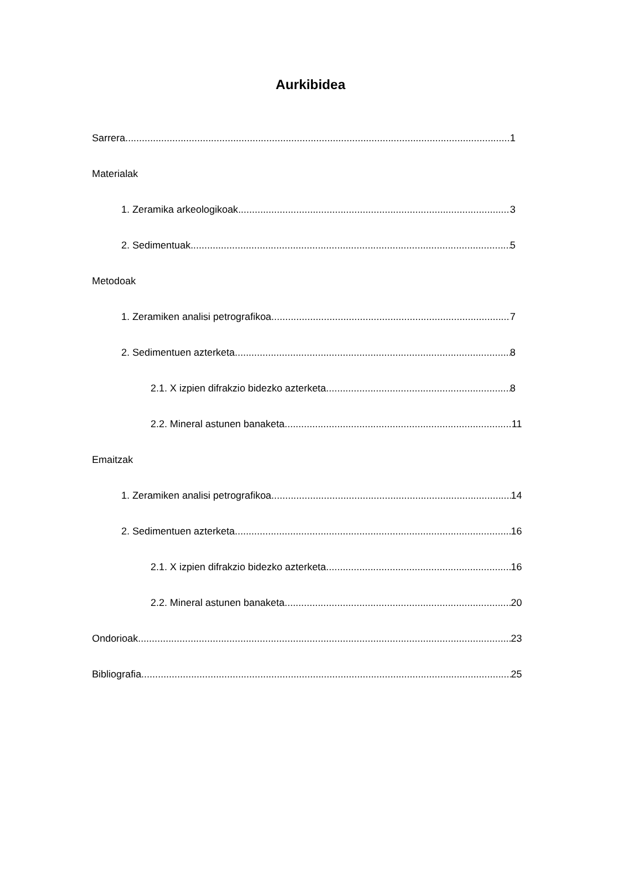Aurkibidea
Sarrera 1
Materialak
1. Zeramika arkeologikoak 3
2. Sedimentuak 5
Metodoak
1. Zeramiken analisi petrografikoa 7
2. Sedimentuen azterketa 8
2.1. X izpien difrakzio bidezko azterketa 8
2.2. Mineral astunen banaketa 11
Emaitzak
1. Zeramiken analisi petrografikoa 14
2. Sedimentuen azterketa 16
2.1. X izpien difrakzio bidezko azterketa 16
2.2. Mineral astunen banaketa 20
Ondorioak 23
Bibliografia 25